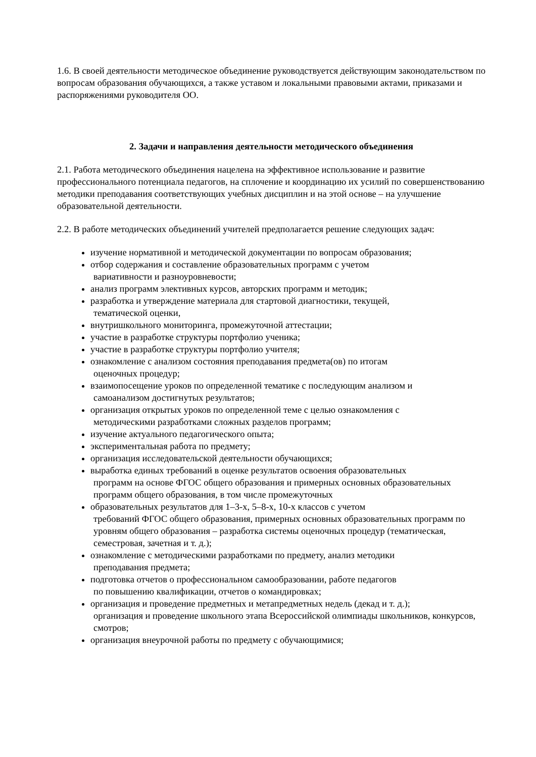1.6. В своей деятельности методическое объединение руководствуется действующим законодательством по вопросам образования обучающихся, а также уставом и локальными правовыми актами, приказами и распоряжениями руководителя ОО.
2. Задачи и направления деятельности методического объединения
2.1. Работа методического объединения нацелена на эффективное использование и развитие профессионального потенциала педагогов, на сплочение и координацию их усилий по совершенствованию методики преподавания соответствующих учебных дисциплин и на этой основе – на улучшение образовательной деятельности.
2.2. В работе методических объединений учителей предполагается решение следующих задач:
изучение нормативной и методической документации по вопросам образования;
отбор содержания и составление образовательных программ с учетом
вариативности и разноуровневости;
анализ программ элективных курсов, авторских программ и методик;
разработка и утверждение материала для стартовой диагностики, текущей,
тематической оценки,
внутришкольного мониторинга, промежуточной аттестации;
участие в разработке структуры портфолио ученика;
участие в разработке структуры портфолио учителя;
ознакомление с анализом состояния преподавания предмета(ов) по итогам
оценочных процедур;
взаимопосещение уроков по определенной тематике с последующим анализом и
самоанализом достигнутых результатов;
организация открытых уроков по определенной теме с целью ознакомления с
методическими разработками сложных разделов программ;
изучение актуального педагогического опыта;
экспериментальная работа по предмету;
организация исследовательской деятельности обучающихся;
выработка единых требований в оценке результатов освоения образовательных
программ на основе ФГОС общего образования и примерных основных образовательных программ общего образования, в том числе промежуточных
образовательных результатов для 1–3-х, 5–8-х, 10-х классов с учетом
требований ФГОС общего образования, примерных основных образовательных программ по уровням общего образования – разработка системы оценочных процедур (тематическая, семестровая, зачетная и т. д.);
ознакомление с методическими разработками по предмету, анализ методики
преподавания предмета;
подготовка отчетов о профессиональном самообразовании, работе педагогов
по повышению квалификации, отчетов о командировках;
организация и проведение предметных и метапредметных недель (декад и т. д.);
организация и проведение школьного этапа Всероссийской олимпиады школьников, конкурсов, смотров;
организация внеурочной работы по предмету с обучающимися;